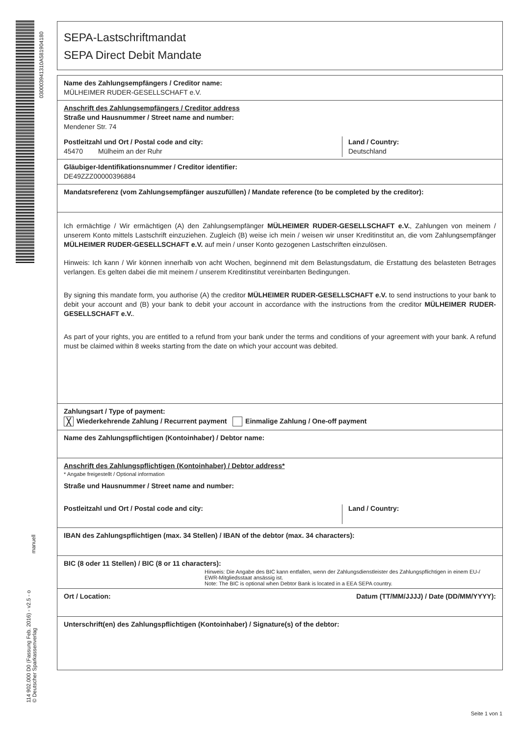030003941310A581904180
manuell
114 902.000 D0 (Fassung Feb. 2016) - v2.5 - o
© Deutscher Sparkassenverlag
SEPA-Lastschriftmandat
SEPA Direct Debit Mandate
Name des Zahlungsempfängers / Creditor name:
MÜLHEIMER RUDER-GESELLSCHAFT e.V.
Anschrift des Zahlungsempfängers / Creditor address
Straße und Hausnummer / Street name and number:
Mendener Str. 74
Postleitzahl und Ort / Postal code and city:
45470 Mülheim an der Ruhr
Land / Country:
Deutschland
Gläubiger-Identifikationsnummer / Creditor identifier:
DE49ZZZ00000396884
Mandatsreferenz (vom Zahlungsempfänger auszufüllen) / Mandate reference (to be completed by the creditor):
Ich ermächtige / Wir ermächtigen (A) den Zahlungsempfänger MÜLHEIMER RUDER-GESELLSCHAFT e.V., Zahlungen von meinem / unserem Konto mittels Lastschrift einzuziehen. Zugleich (B) weise ich mein / weisen wir unser Kreditinstitut an, die vom Zahlungsempfänger MÜLHEIMER RUDER-GESELLSCHAFT e.V. auf mein / unser Konto gezogenen Lastschriften einzulösen.
Hinweis: Ich kann / Wir können innerhalb von acht Wochen, beginnend mit dem Belastungsdatum, die Erstattung des belasteten Betrages verlangen. Es gelten dabei die mit meinem / unserem Kreditinstitut vereinbarten Bedingungen.
By signing this mandate form, you authorise (A) the creditor MÜLHEIMER RUDER-GESELLSCHAFT e.V. to send instructions to your bank to debit your account and (B) your bank to debit your account in accordance with the instructions from the creditor MÜLHEIMER RUDER-GESELLSCHAFT e.V..
As part of your rights, you are entitled to a refund from your bank under the terms and conditions of your agreement with your bank. A refund must be claimed within 8 weeks starting from the date on which your account was debited.
Zahlungsart / Type of payment:
╳ Wiederkehrende Zahlung / Recurrent payment Einmalige Zahlung / One-off payment
Name des Zahlungspflichtigen (Kontoinhaber) / Debtor name:
Anschrift des Zahlungspflichtigen (Kontoinhaber) / Debtor address*
* Angabe freigestellt / Optional information
Straße und Hausnummer / Street name and number:
Postleitzahl und Ort / Postal code and city:
Land / Country:
IBAN des Zahlungspflichtigen (max. 34 Stellen) / IBAN of the debtor (max. 34 characters):
BIC (8 oder 11 Stellen) / BIC (8 or 11 characters):
Hinweis: Die Angabe des BIC kann entfallen, wenn der Zahlungsdienstleister des Zahlungspflichtigen in einem EU-/ EWR-Mitgliedsstaat ansässig ist.
Note: The BIC is optional when Debtor Bank is located in a EEA SEPA country.
Ort / Location: Datum (TT/MM/JJJJ) / Date (DD/MM/YYYY):
Unterschrift(en) des Zahlungspflichtigen (Kontoinhaber) / Signature(s) of the debtor:
Seite 1 von 1